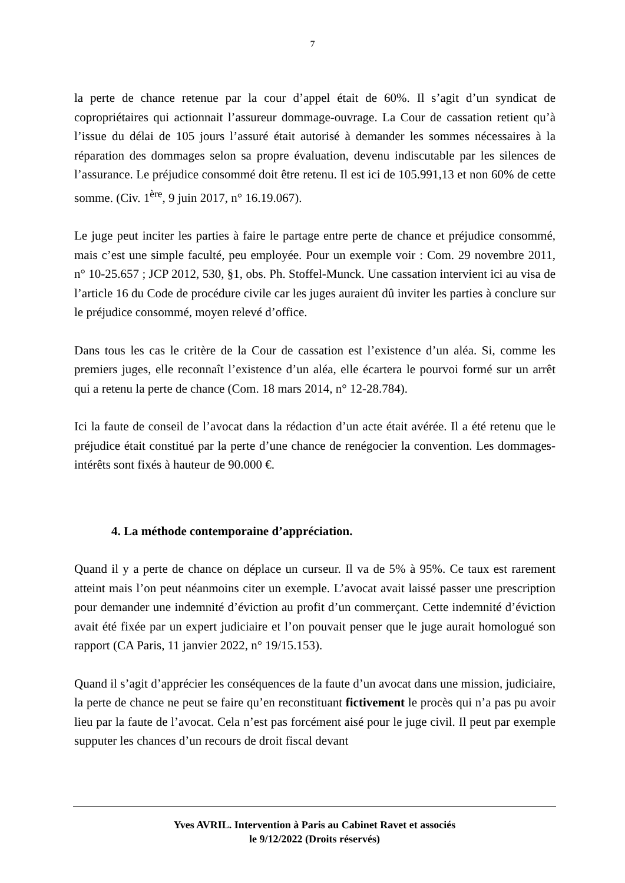7
la perte de chance retenue par la cour d’appel était de 60%. Il s’agit d’un syndicat de copropriétaires qui actionnait l’assureur dommage-ouvrage. La Cour de cassation retient qu’à l’issue du délai de 105 jours l’assuré était autorisé à demander les sommes nécessaires à la réparation des dommages selon sa propre évaluation, devenu indiscutable par les silences de l’assurance. Le préjudice consommé doit être retenu. Il est ici de 105.991,13 et non 60% de cette somme. (Civ. 1<sup>ère</sup>, 9 juin 2017, n° 16.19.067).
Le juge peut inciter les parties à faire le partage entre perte de chance et préjudice consommé, mais c’est une simple faculté, peu employée. Pour un exemple voir : Com. 29 novembre 2011, n° 10-25.657 ; JCP 2012, 530, §1, obs. Ph. Stoffel-Munck. Une cassation intervient ici au visa de l’article 16 du Code de procédure civile car les juges auraient dû inviter les parties à conclure sur le préjudice consommé, moyen relevé d’office.
Dans tous les cas le critère de la Cour de cassation est l’existence d’un aléa. Si, comme les premiers juges, elle reconnaît l’existence d’un aléa, elle écartera le pourvoi formé sur un arrêt qui a retenu la perte de chance (Com. 18 mars 2014, n° 12-28.784).
Ici la faute de conseil de l’avocat dans la rédaction d’un acte était avérée. Il a été retenu que le préjudice était constitué par la perte d’une chance de renégocier la convention. Les dommages-intérêts sont fixés à hauteur de 90.000 €.
4. La méthode contemporaine d’appréciation.
Quand il y a perte de chance on déplace un curseur. Il va de 5% à 95%. Ce taux est rarement atteint mais l’on peut néanmoins citer un exemple. L’avocat avait laissé passer une prescription pour demander une indemnité d’éviction au profit d’un commerçant. Cette indemnité d’éviction avait été fixée par un expert judiciaire et l’on pouvait penser que le juge aurait homologué son rapport (CA Paris, 11 janvier 2022, n° 19/15.153).
Quand il s’agit d’apprécier les conséquences de la faute d’un avocat dans une mission, judiciaire, la perte de chance ne peut se faire qu’en reconstituant fictivement le procès qui n’a pas pu avoir lieu par la faute de l’avocat. Cela n’est pas forcément aisé pour le juge civil. Il peut par exemple supputer les chances d’un recours de droit fiscal devant
Yves AVRIL. Intervention à Paris au Cabinet Ravet et associés
le 9/12/2022 (Droits réservés)